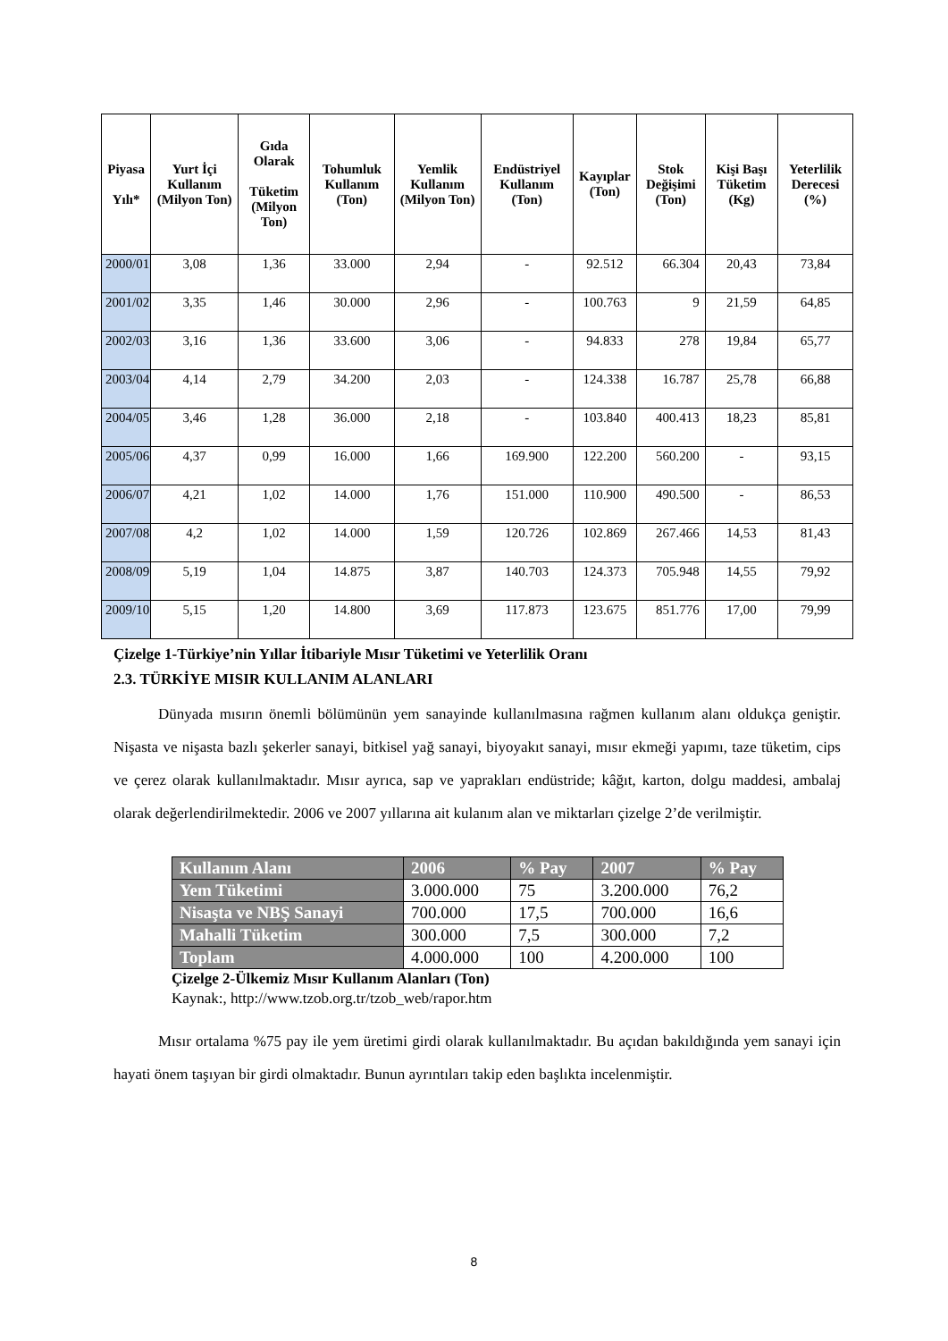| Piyasa Yılı* | Yurt İçi Kullanım (Milyon Ton) | Gıda Olarak Tüketim (Milyon Ton) | Tohumluk Kullanım (Ton) | Yemlik Kullanım (Milyon Ton) | Endüstriyel Kullanım (Ton) | Kayıplar (Ton) | Stok Değişimi (Ton) | Kişi Başı Tüketim (Kg) | Yeterlilik Derecesi (%) |
| --- | --- | --- | --- | --- | --- | --- | --- | --- | --- |
| 2000/01 | 3,08 | 1,36 | 33.000 | 2,94 | - | 92.512 | 66.304 | 20,43 | 73,84 |
| 2001/02 | 3,35 | 1,46 | 30.000 | 2,96 | - | 100.763 | 9 | 21,59 | 64,85 |
| 2002/03 | 3,16 | 1,36 | 33.600 | 3,06 | - | 94.833 | 278 | 19,84 | 65,77 |
| 2003/04 | 4,14 | 2,79 | 34.200 | 2,03 | - | 124.338 | 16.787 | 25,78 | 66,88 |
| 2004/05 | 3,46 | 1,28 | 36.000 | 2,18 | - | 103.840 | 400.413 | 18,23 | 85,81 |
| 2005/06 | 4,37 | 0,99 | 16.000 | 1,66 | 169.900 | 122.200 | 560.200 | - | 93,15 |
| 2006/07 | 4,21 | 1,02 | 14.000 | 1,76 | 151.000 | 110.900 | 490.500 | - | 86,53 |
| 2007/08 | 4,2 | 1,02 | 14.000 | 1,59 | 120.726 | 102.869 | 267.466 | 14,53 | 81,43 |
| 2008/09 | 5,19 | 1,04 | 14.875 | 3,87 | 140.703 | 124.373 | 705.948 | 14,55 | 79,92 |
| 2009/10 | 5,15 | 1,20 | 14.800 | 3,69 | 117.873 | 123.675 | 851.776 | 17,00 | 79,99 |
Çizelge 1-Türkiye’nin Yıllar İtibariyle Mısır Tüketimi ve Yeterlilik Oranı
2.3. TÜRKİYE MISIR KULLANIM ALANLARI
Dünyada mısırın önemli bölümünün yem sanayinde kullanılmasına rağmen kullanım alanı oldukça geniştir. Nişasta ve nişasta bazlı şekerler sanayi, bitkisel yağ sanayi, biyoyakıt sanayi, mısır ekmeği yapımı, taze tüketim, cips ve çerez olarak kullanılmaktadır. Mısır ayrıca, sap ve yaprakları endüstride; kâğıt, karton, dolgu maddesi, ambalaj olarak değerlendirilmektedir. 2006 ve 2007 yıllarına ait kulanım alan ve miktarları çizelge 2’de verilmiştir.
| Kullanım Alanı | 2006 | % Pay | 2007 | % Pay |
| Yem Tüketimi | 3.000.000 | 75 | 3.200.000 | 76,2 |
| Nisaşta ve NBŞ Sanayi | 700.000 | 17,5 | 700.000 | 16,6 |
| Mahalli Tüketim | 300.000 | 7,5 | 300.000 | 7,2 |
| Toplam | 4.000.000 | 100 | 4.200.000 | 100 |
Çizelge 2-Ülkemiz Mısır Kullanım Alanları (Ton)
Kaynak:, http://www.tzob.org.tr/tzob_web/rapor.htm
Mısır ortalama %75 pay ile yem üretimi girdi olarak kullanılmaktadır. Bu açıdan bakıldığında yem sanayi için hayati önem taşıyan bir girdi olmaktadır. Bunun ayrıntıları takip eden başlıkta incelenmiştir.
8